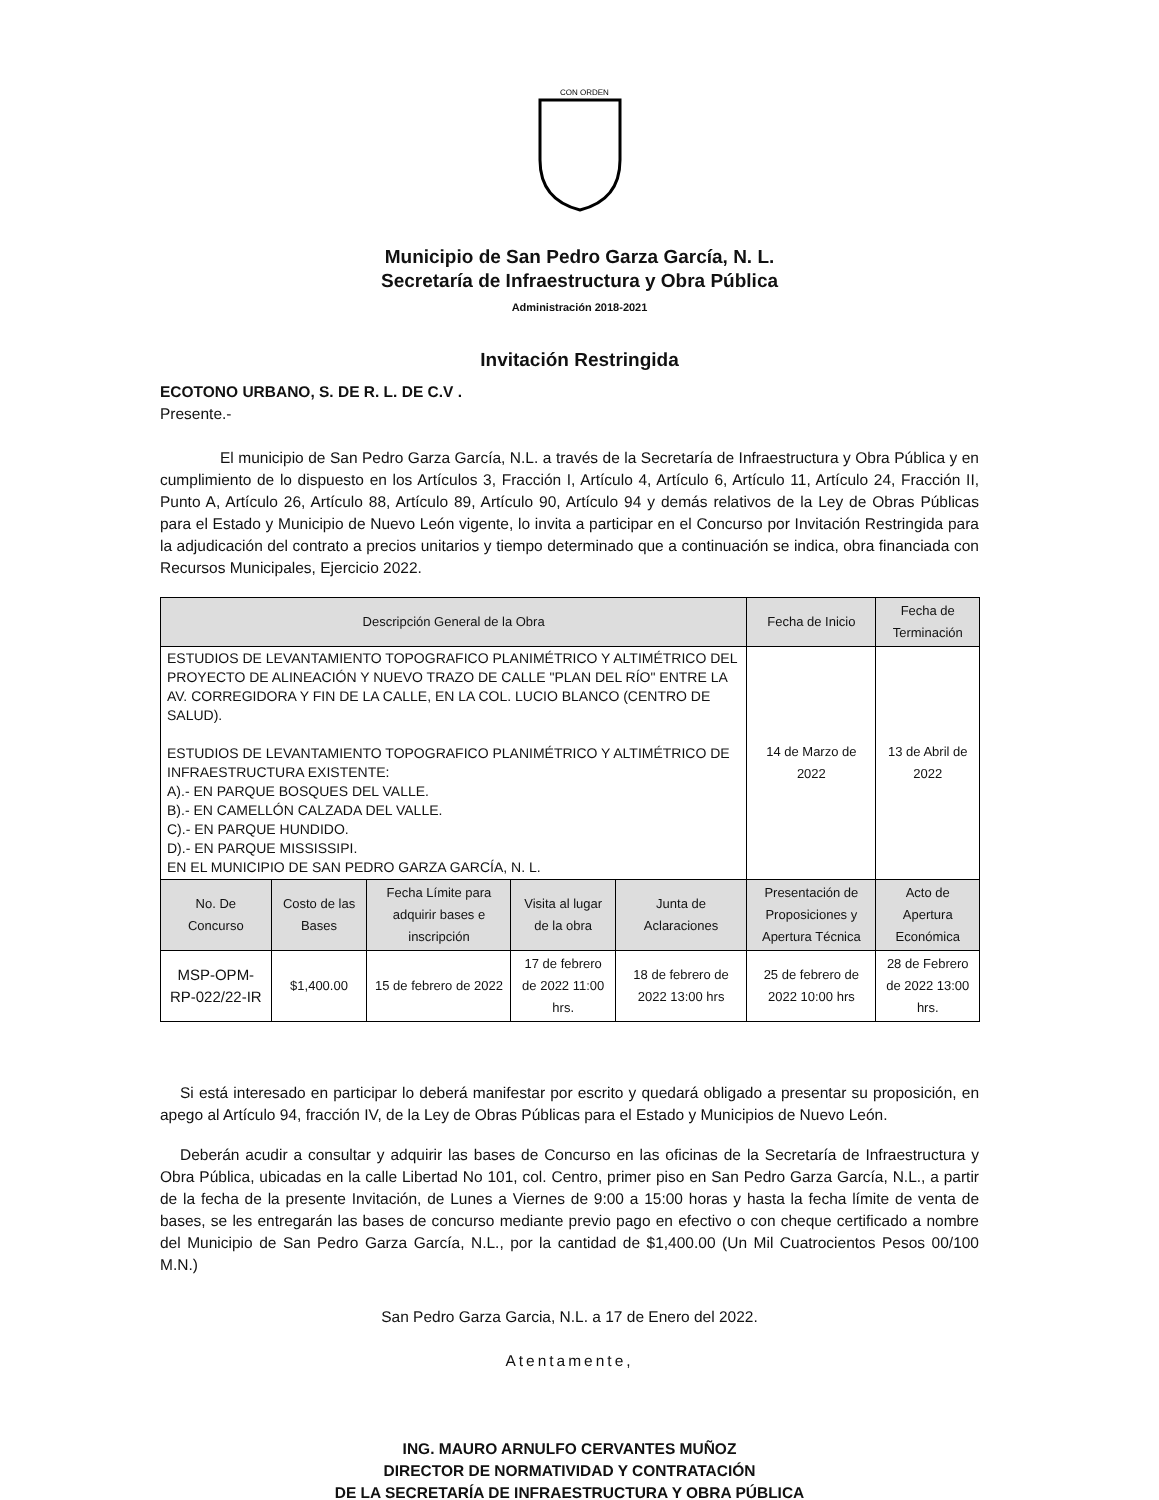CON ORDEN
Municipio de San Pedro Garza García, N. L.
Secretaría de Infraestructura y Obra Pública
Administración 2018-2021
Invitación Restringida
ECOTONO URBANO, S. DE R. L. DE C.V .
Presente.-
El municipio de San Pedro Garza García, N.L. a través de la Secretaría de Infraestructura y Obra Pública y en cumplimiento de lo dispuesto en los Artículos 3, Fracción I, Artículo 4, Artículo 6, Artículo 11, Artículo 24, Fracción II, Punto A, Artículo 26, Artículo 88, Artículo 89, Artículo 90, Artículo 94 y demás relativos de la Ley de Obras Públicas para el Estado y Municipio de Nuevo León vigente, lo invita a participar en el Concurso por Invitación Restringida para la adjudicación del contrato a precios unitarios y tiempo determinado que a continuación se indica, obra financiada con Recursos Municipales, Ejercicio 2022.
| Descripción General de la Obra | | | | | Fecha de Inicio | Fecha de Terminación |
| --- | --- | --- | --- | --- | --- | --- |
| ESTUDIOS DE LEVANTAMIENTO TOPOGRAFICO PLANIMÉTRICO Y ALTIMÉTRICO DEL PROYECTO DE ALINEACIÓN Y NUEVO TRAZO DE CALLE "PLAN DEL RÍO" ENTRE LA AV. CORREGIDORA Y FIN DE LA CALLE, EN LA COL. LUCIO BLANCO (CENTRO DE SALUD). ESTUDIOS DE LEVANTAMIENTO TOPOGRAFICO PLANIMÉTRICO Y ALTIMÉTRICO DE INFRAESTRUCTURA EXISTENTE: A).- EN PARQUE BOSQUES DEL VALLE. B).- EN CAMELLÓN CALZADA DEL VALLE. C).- EN PARQUE HUNDIDO. D).- EN PARQUE MISSISSIPI. EN EL MUNICIPIO DE SAN PEDRO GARZA GARCÍA, N. L. | | | | | 14 de Marzo de 2022 | 13 de Abril de 2022 |
| No. De Concurso | Costo de las Bases | Fecha Límite para adquirir bases e inscripción | Visita al lugar de la obra | Junta de Aclaraciones | Presentación de Proposiciones y Apertura Técnica | Acto de Apertura Económica |
| MSP-OPM-RP-022/22-IR | $1,400.00 | 15 de febrero de 2022 | 17 de febrero de 2022 11:00 hrs. | 18 de febrero de 2022 13:00 hrs | 25 de febrero de 2022 10:00 hrs | 28 de Febrero de 2022 13:00 hrs. |
Si está interesado en participar lo deberá manifestar por escrito y quedará obligado a presentar su proposición, en apego al Artículo 94, fracción IV, de la Ley de Obras Públicas para el Estado y Municipios de Nuevo León.
Deberán acudir a consultar y adquirir las bases de Concurso en las oficinas de la Secretaría de Infraestructura y Obra Pública, ubicadas en la calle Libertad No 101, col. Centro, primer piso en San Pedro Garza García, N.L., a partir de la fecha de la presente Invitación, de Lunes a Viernes de 9:00 a 15:00 horas y hasta la fecha límite de venta de bases, se les entregarán las bases de concurso mediante previo pago en efectivo o con cheque certificado a nombre del Municipio de San Pedro Garza García, N.L., por la cantidad de $1,400.00 (Un Mil Cuatrocientos Pesos 00/100 M.N.)
San Pedro Garza Garcia, N.L. a 17 de Enero del 2022.
Atentamente,
ING. MAURO ARNULFO CERVANTES MUÑOZ
DIRECTOR DE NORMATIVIDAD Y CONTRATACIÓN
DE LA SECRETARÍA DE INFRAESTRUCTURA Y OBRA PÚBLICA